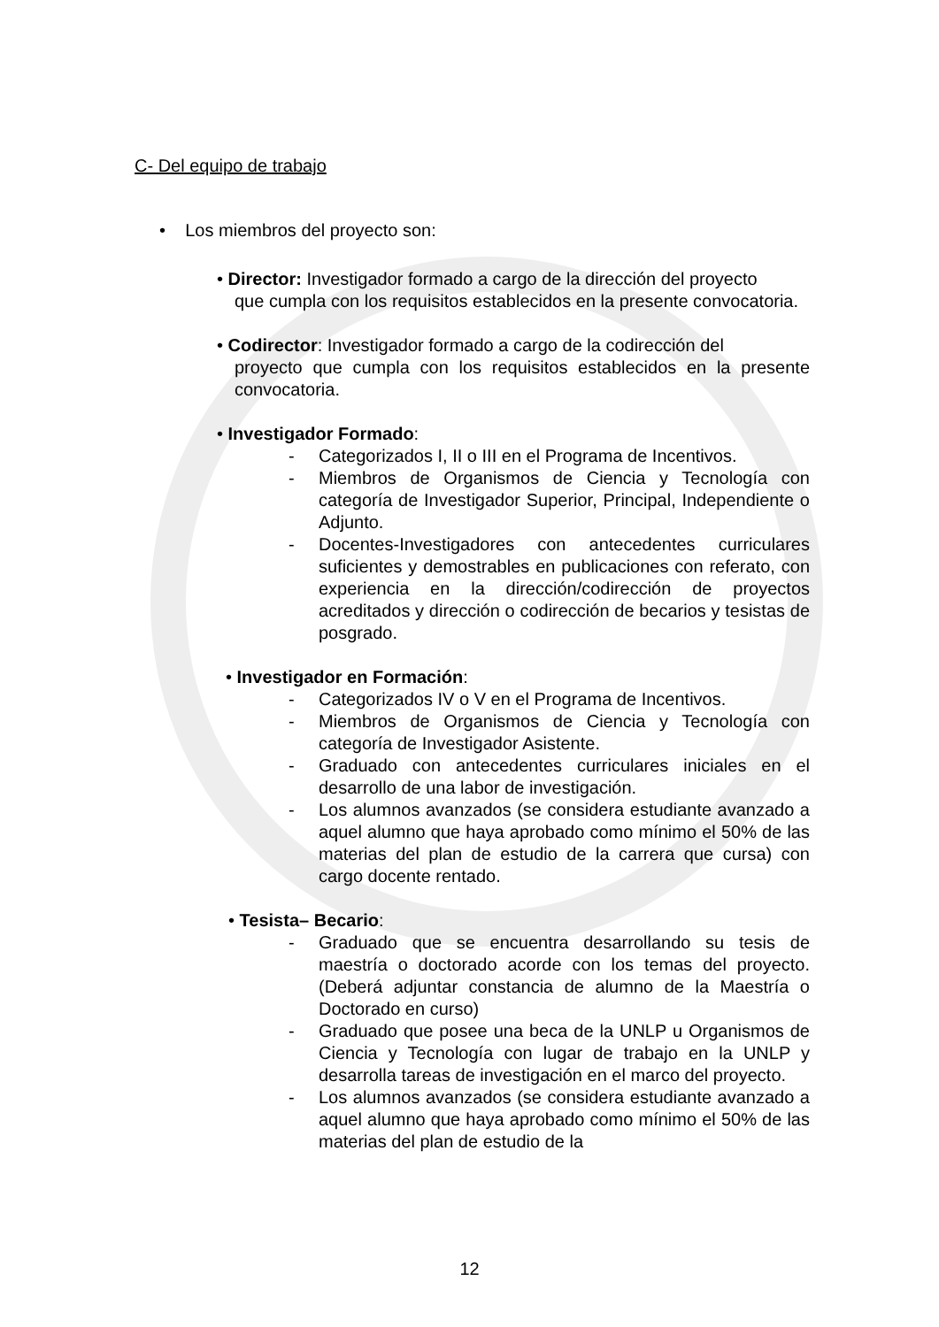C- Del equipo de trabajo
• Los miembros del proyecto son:
• Director: Investigador formado a cargo de la dirección del proyecto
que cumpla con los requisitos establecidos en la presente convocatoria.
• Codirector: Investigador formado a cargo de la codirección del
proyecto que cumpla con los requisitos establecidos en la presente convocatoria.
• Investigador Formado:
- Categorizados I, II o III en el Programa de Incentivos.
- Miembros de Organismos de Ciencia y Tecnología con categoría de Investigador Superior, Principal, Independiente o Adjunto.
- Docentes-Investigadores con antecedentes curriculares suficientes y demostrables en publicaciones con referato, con experiencia en la dirección/codirección de proyectos acreditados y dirección o codirección de becarios y tesistas de posgrado.
• Investigador en Formación:
- Categorizados IV o V en el Programa de Incentivos.
- Miembros de Organismos de Ciencia y Tecnología con categoría de Investigador Asistente.
- Graduado con antecedentes curriculares iniciales en el desarrollo de una labor de investigación.
- Los alumnos avanzados (se considera estudiante avanzado a aquel alumno que haya aprobado como mínimo el 50% de las materias del plan de estudio de la carrera que cursa) con cargo docente rentado.
• Tesista– Becario:
- Graduado que se encuentra desarrollando su tesis de maestría o doctorado acorde con los temas del proyecto. (Deberá adjuntar constancia de alumno de la Maestría o Doctorado en curso)
- Graduado que posee una beca de la UNLP u Organismos de Ciencia y Tecnología con lugar de trabajo en la UNLP y desarrolla tareas de investigación en el marco del proyecto.
- Los alumnos avanzados (se considera estudiante avanzado a aquel alumno que haya aprobado como mínimo el 50% de las materias del plan de estudio de la
12